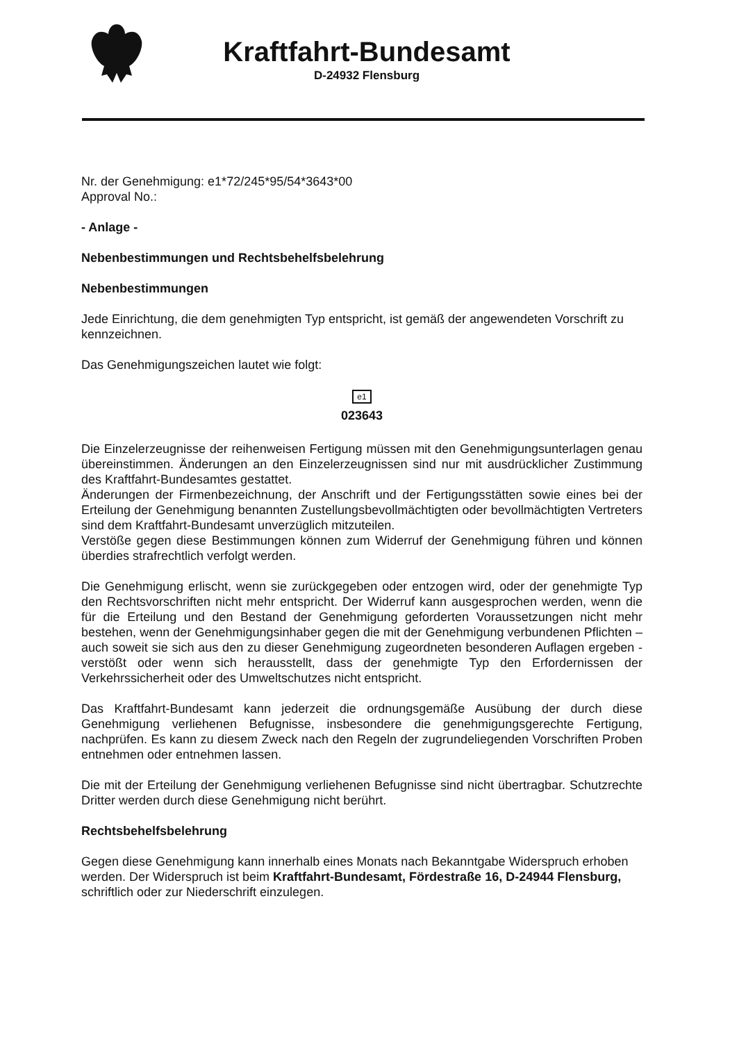Kraftfahrt-Bundesamt
D-24932 Flensburg
Nr. der Genehmigung: e1*72/245*95/54*3643*00
Approval No.:
- Anlage -
Nebenbestimmungen und Rechtsbehelfsbelehrung
Nebenbestimmungen
Jede Einrichtung, die dem genehmigten Typ entspricht, ist gemäß der angewendeten Vorschrift zu kennzeichnen.
Das Genehmigungszeichen lautet wie folgt:
e1
023643
Die Einzelerzeugnisse der reihenweisen Fertigung müssen mit den Genehmigungsunterlagen genau übereinstimmen. Änderungen an den Einzelerzeugnissen sind nur mit ausdrücklicher Zustimmung des Kraftfahrt-Bundesamtes gestattet.
Änderungen der Firmenbezeichnung, der Anschrift und der Fertigungsstätten sowie eines bei der Erteilung der Genehmigung benannten Zustellungsbevollmächtigten oder bevollmächtigten Vertreters sind dem Kraftfahrt-Bundesamt unverzüglich mitzuteilen.
Verstöße gegen diese Bestimmungen können zum Widerruf der Genehmigung führen und können überdies strafrechtlich verfolgt werden.
Die Genehmigung erlischt, wenn sie zurückgegeben oder entzogen wird, oder der genehmigte Typ den Rechtsvorschriften nicht mehr entspricht. Der Widerruf kann ausgesprochen werden, wenn die für die Erteilung und den Bestand der Genehmigung geforderten Voraussetzungen nicht mehr bestehen, wenn der Genehmigungsinhaber gegen die mit der Genehmigung verbundenen Pflichten – auch soweit sie sich aus den zu dieser Genehmigung zugeordneten besonderen Auflagen ergeben - verstößt oder wenn sich herausstellt, dass der genehmigte Typ den Erfordernissen der Verkehrssicherheit oder des Umweltschutzes nicht entspricht.
Das Kraftfahrt-Bundesamt kann jederzeit die ordnungsgemäße Ausübung der durch diese Genehmigung verliehenen Befugnisse, insbesondere die genehmigungsgerechte Fertigung, nachprüfen. Es kann zu diesem Zweck nach den Regeln der zugrundeliegenden Vorschriften Proben entnehmen oder entnehmen lassen.
Die mit der Erteilung der Genehmigung verliehenen Befugnisse sind nicht übertragbar. Schutzrechte Dritter werden durch diese Genehmigung nicht berührt.
Rechtsbehelfsbelehrung
Gegen diese Genehmigung kann innerhalb eines Monats nach Bekanntgabe Widerspruch erhoben werden. Der Widerspruch ist beim Kraftfahrt-Bundesamt, Fördestraße 16, D-24944 Flensburg, schriftlich oder zur Niederschrift einzulegen.